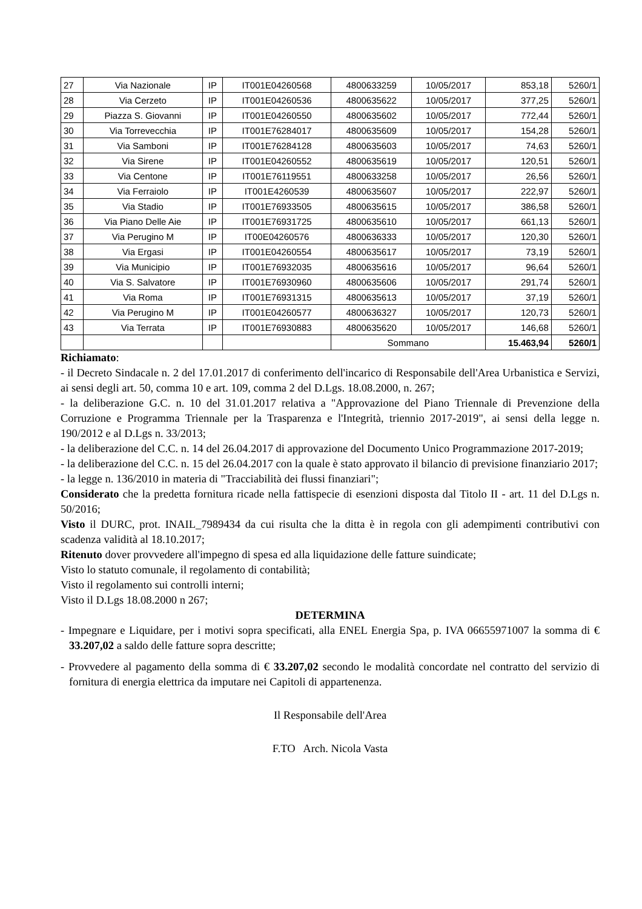| 27 | Via Nazionale | IP | IT001E04260568 | 4800633259 | 10/05/2017 | 853,18 | 5260/1 |
| 28 | Via Cerzeto | IP | IT001E04260536 | 4800635622 | 10/05/2017 | 377,25 | 5260/1 |
| 29 | Piazza S. Giovanni | IP | IT001E04260550 | 4800635602 | 10/05/2017 | 772,44 | 5260/1 |
| 30 | Via Torrevecchia | IP | IT001E76284017 | 4800635609 | 10/05/2017 | 154,28 | 5260/1 |
| 31 | Via Samboni | IP | IT001E76284128 | 4800635603 | 10/05/2017 | 74,63 | 5260/1 |
| 32 | Via Sirene | IP | IT001E04260552 | 4800635619 | 10/05/2017 | 120,51 | 5260/1 |
| 33 | Via Centone | IP | IT001E76119551 | 4800633258 | 10/05/2017 | 26,56 | 5260/1 |
| 34 | Via Ferraiolo | IP | IT001E4260539 | 4800635607 | 10/05/2017 | 222,97 | 5260/1 |
| 35 | Via Stadio | IP | IT001E76933505 | 4800635615 | 10/05/2017 | 386,58 | 5260/1 |
| 36 | Via Piano Delle Aie | IP | IT001E76931725 | 4800635610 | 10/05/2017 | 661,13 | 5260/1 |
| 37 | Via Perugino M | IP | IT00E04260576 | 4800636333 | 10/05/2017 | 120,30 | 5260/1 |
| 38 | Via Ergasi | IP | IT001E04260554 | 4800635617 | 10/05/2017 | 73,19 | 5260/1 |
| 39 | Via Municipio | IP | IT001E76932035 | 4800635616 | 10/05/2017 | 96,64 | 5260/1 |
| 40 | Via S. Salvatore | IP | IT001E76930960 | 4800635606 | 10/05/2017 | 291,74 | 5260/1 |
| 41 | Via Roma | IP | IT001E76931315 | 4800635613 | 10/05/2017 | 37,19 | 5260/1 |
| 42 | Via Perugino M | IP | IT001E04260577 | 4800636327 | 10/05/2017 | 120,73 | 5260/1 |
| 43 | Via Terrata | IP | IT001E76930883 | 4800635620 | 10/05/2017 | 146,68 | 5260/1 |
| | | | | Sommano | | 15.463,94 | 5260/1 |
Richiamato:
- il Decreto Sindacale n. 2 del 17.01.2017 di conferimento dell'incarico di Responsabile dell'Area Urbanistica e Servizi, ai sensi degli art. 50, comma 10 e art. 109, comma 2 del D.Lgs. 18.08.2000, n. 267;
- la deliberazione G.C. n. 10 del 31.01.2017 relativa a "Approvazione del Piano Triennale di Prevenzione della Corruzione e Programma Triennale per la Trasparenza e l'Integrità, triennio 2017-2019", ai sensi della legge n. 190/2012 e al D.Lgs n. 33/2013;
- la deliberazione del C.C. n. 14 del 26.04.2017 di approvazione del Documento Unico Programmazione 2017-2019;
- la deliberazione del C.C. n. 15 del 26.04.2017 con la quale è stato approvato il bilancio di previsione finanziario 2017;
- la legge n. 136/2010 in materia di "Tracciabilità dei flussi finanziari";
Considerato che la predetta fornitura ricade nella fattispecie di esenzioni disposta dal Titolo II - art. 11 del D.Lgs n. 50/2016;
Visto il DURC, prot. INAIL_7989434 da cui risulta che la ditta è in regola con gli adempimenti contributivi con scadenza validità al 18.10.2017;
Ritenuto dover provvedere all'impegno di spesa ed alla liquidazione delle fatture suindicate;
Visto lo statuto comunale, il regolamento di contabilità;
Visto il regolamento sui controlli interni;
Visto il D.Lgs 18.08.2000 n 267;
DETERMINA
- Impegnare e Liquidare, per i motivi sopra specificati, alla ENEL Energia Spa, p. IVA 06655971007 la somma di € 33.207,02 a saldo delle fatture sopra descritte;
- Provvedere al pagamento della somma di € 33.207,02 secondo le modalità concordate nel contratto del servizio di fornitura di energia elettrica da imputare nei Capitoli di appartenenza.
Il Responsabile dell'Area
F.TO Arch. Nicola Vasta